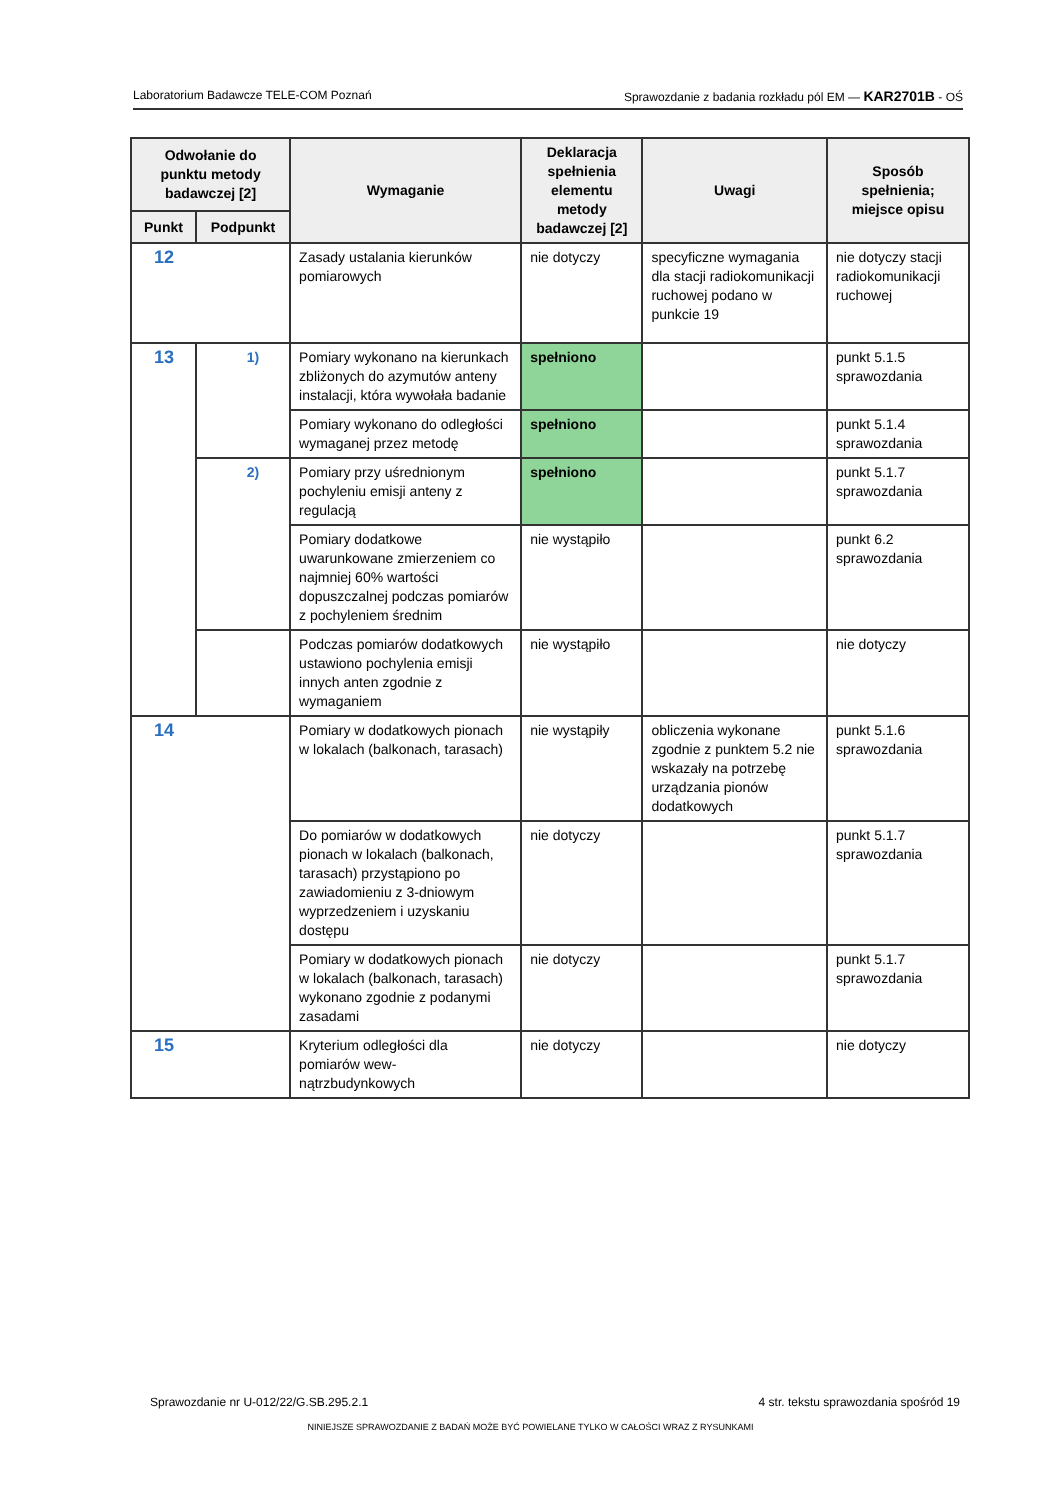Laboratorium Badawcze TELE-COM Poznań Sprawozdanie z badania rozkładu pól EM — KAR2701B - OŚ
| Odwołanie do punktu metody badawczej [2] | | Wymaganie | Deklaracja spełnienia elementu metody badawczej [2] | Uwagi | Sposób spełnienia; miejsce opisu |
| --- | --- | --- | --- | --- | --- |
| Punkt | Podpunkt | | | | |
| 12 | | Zasady ustalania kierunków pomiarowych | nie dotyczy | specyficzne wymagania dla stacji radiokomunikacji ruchowej podano w punkcie 19 | nie dotyczy stacji radiokomunikacji ruchowej |
| 13 | 1) | Pomiary wykonano na kierunkach zbliżonych do azymutów anteny instalacji, która wywołała badanie | spełniono | | punkt 5.1.5 sprawozdania |
| | | Pomiary wykonano do odległości wymaganej przez metodę | spełniono | | punkt 5.1.4 sprawozdania |
| | 2) | Pomiary przy uśrednionym pochyleniu emisji anteny z regulacją | spełniono | | punkt 5.1.7 sprawozdania |
| | | Pomiary dodatkowe uwarunkowane zmierzeniem co najmniej 60% wartości dopuszczalnej podczas pomiarów z pochyleniem średnim | nie wystąpiło | | punkt 6.2 sprawozdania |
| | | Podczas pomiarów dodatkowych ustawiono pochylenia emisji innych anten zgodnie z wymaganiem | nie wystąpiło | | nie dotyczy |
| 14 | | Pomiary w dodatkowych pionach w lokalach (balkonach, tarasach) | nie wystąpiły | obliczenia wykonane zgodnie z punktem 5.2 nie wskazały na potrzebę urządzania pionów dodatkowych | punkt 5.1.6 sprawozdania |
| | | Do pomiarów w dodatkowych pionach w lokalach (balkonach, tarasach) przystąpiono po zawiadomieniu z 3-dniowym wyprzedzeniem i uzyskaniu dostępu | nie dotyczy | | punkt 5.1.7 sprawozdania |
| | | Pomiary w dodatkowych pionach w lokalach (balkonach, tarasach) wykonano zgodnie z podanymi zasadami | nie dotyczy | | punkt 5.1.7 sprawozdania |
| 15 | | Kryterium odległości dla pomiarów wew-nątrzbudynkowych | nie dotyczy | | nie dotyczy |
Sprawozdanie nr U-012/22/G.SB.295.2.1 4 str. tekstu sprawozdania spośród 19
NINIEJSZE SPRAWOZDANIE Z BADAŃ MOŻE BYĆ POWIELANE TYLKO W CAŁOŚCI WRAZ Z RYSUNKAMI